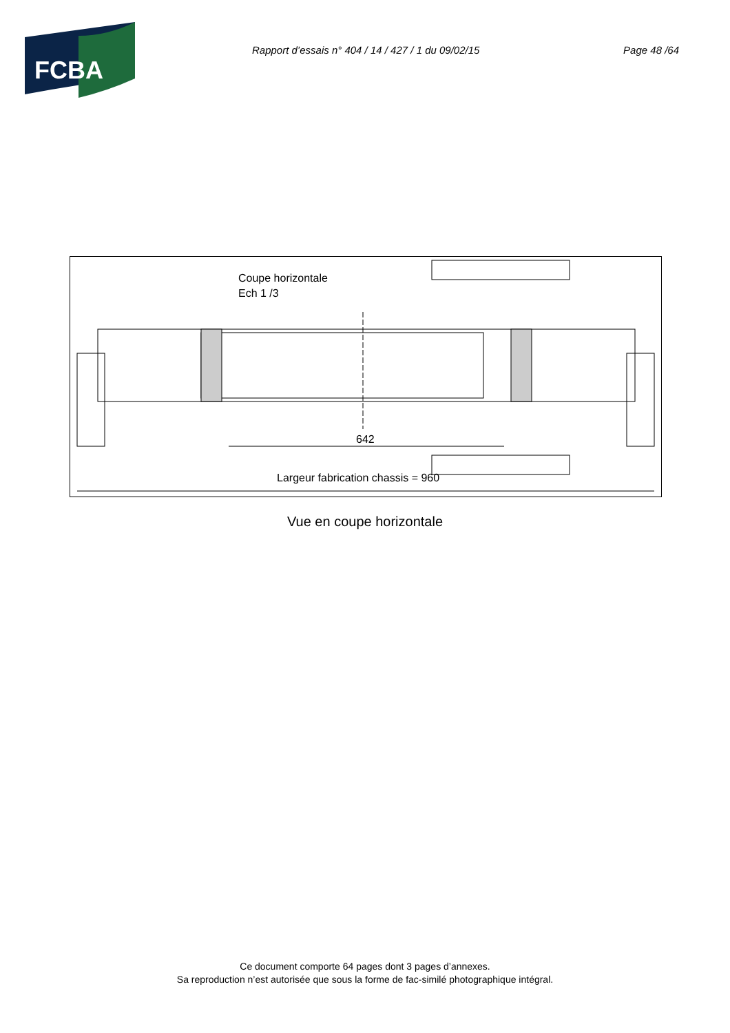FCBA
Rapport d’essais n° 404 / 14 / 427 / 1 du 09/02/15 Page 48 /64
Coupe horizontale
Ech 1 /3
642
Largeur fabrication chassis = 960
Vue en coupe horizontale
Ce document comporte 64 pages dont 3 pages d’annexes.
Sa reproduction n’est autorisée que sous la forme de fac-similé photographique intégral.